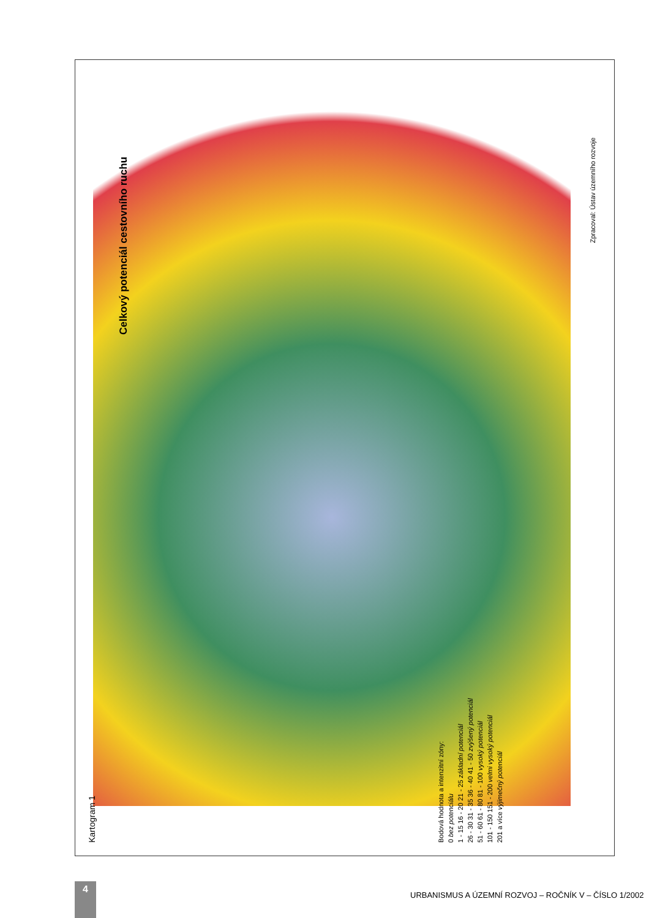Celkový potenciál cestovního ruchu
Kartogram 1
Bodová hodnota a intenzitní zóny:
0 bez potenciálu
1 - 15 16 - 20 21 - 25 základní potenciál
26 - 30 31 - 35 36 - 40 41 - 50 zvýšený potenciál
51 - 60 61 - 80 81 - 100 vysoký potenciál
101 - 150 151 - 200 velmi vysoký potenciál
201 a více výjimečný potenciál
Zpracoval: Ústav územního rozvoje
4
URBANISMUS A ÚZEMNÍ ROZVOJ – ROČNÍK V – ČÍSLO 1/2002